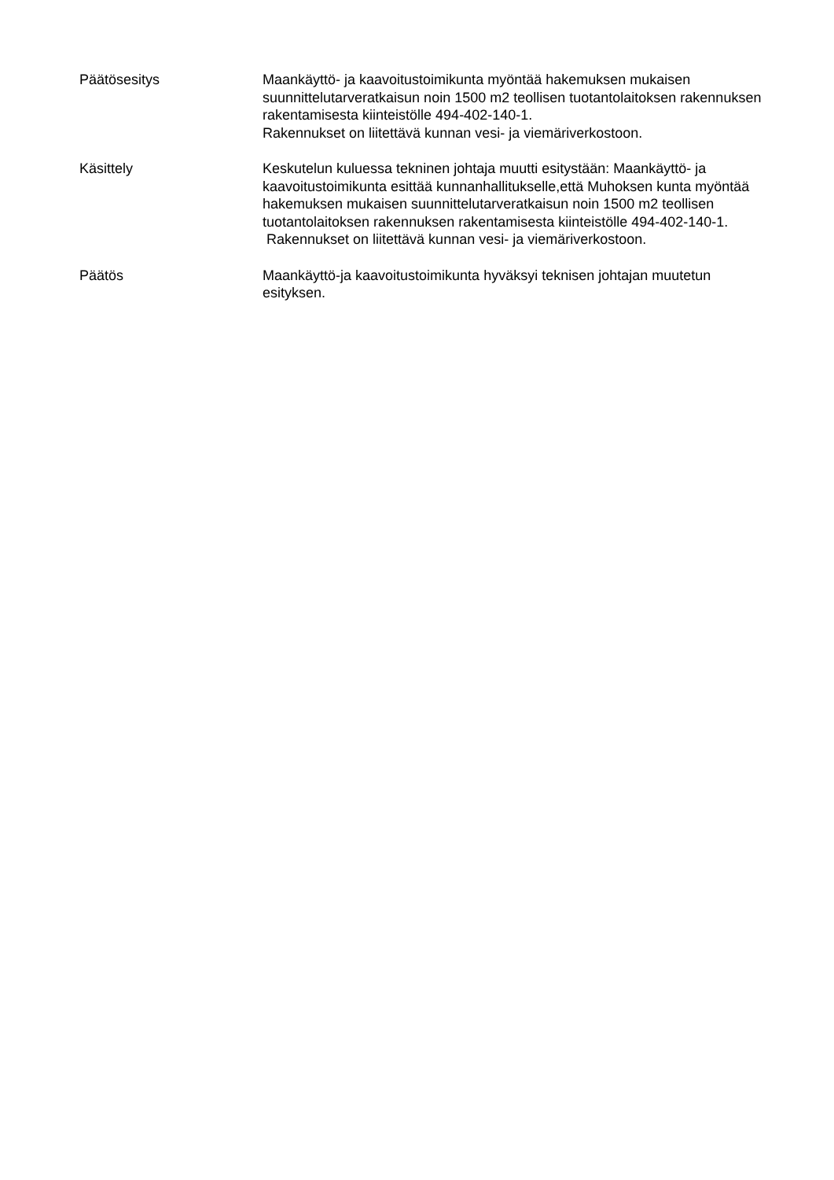Päätösesitys Maankäyttö- ja kaavoitustoimikunta myöntää hakemuksen mukaisen suunnittelutarveratkaisun noin 1500 m2 teollisen tuotantolaitoksen rakennuksen rakentamisesta kiinteistölle 494-402-140-1.
Rakennukset on liitettävä kunnan vesi- ja viemäriverkostoon.
Käsittely Keskutelun kuluessa tekninen johtaja muutti esitystään: Maankäyttö- ja kaavoitustoimikunta esittää kunnanhallitukselle,että Muhoksen kunta myöntää hakemuksen mukaisen suunnittelutarveratkaisun noin 1500 m2 teollisen tuotantolaitoksen rakennuksen rakentamisesta kiinteistölle 494-402-140-1.
Rakennukset on liitettävä kunnan vesi- ja viemäriverkostoon.
Päätös Maankäyttö-ja kaavoitustoimikunta hyväksyi teknisen johtajan muutetun esityksen.